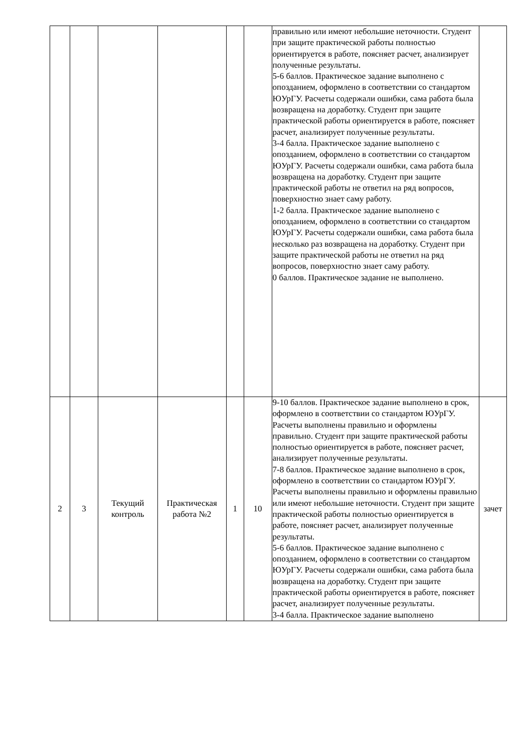| | | | | | | правильно или имеют небольшие неточности. Студент при защите практической работы полностью ориентируется в работе, поясняет расчет, анализирует полученные результаты. 5-6 баллов. Практическое задание выполнено с опозданием, оформлено в соответствии со стандартом ЮУрГУ. Расчеты содержали ошибки, сама работа была возвращена на доработку. Студент при защите практической работы ориентируется в работе, поясняет расчет, анализирует полученные результаты. 3-4 балла. Практическое задание выполнено с опозданием, оформлено в соответствии со стандартом ЮУрГУ. Расчеты содержали ошибки, сама работа была возвращена на доработку. Студент при защите практической работы не ответил на ряд вопросов, поверхностно знает саму работу. 1-2 балла. Практическое задание выполнено с опозданием, оформлено в соответствии со стандартом ЮУрГУ. Расчеты содержали ошибки, сама работа была несколько раз возвращена на доработку. Студент при защите практической работы не ответил на ряд вопросов, поверхностно знает саму работу. 0 баллов. Практическое задание не выполнено. | |
| 2 | 3 | Текущий контроль | Практическая работа №2 | 1 | 10 | 9-10 баллов. Практическое задание выполнено в срок, оформлено в соответствии со стандартом ЮУрГУ. Расчеты выполнены правильно и оформлены правильно. Студент при защите практической работы полностью ориентируется в работе, поясняет расчет, анализирует полученные результаты. 7-8 баллов. Практическое задание выполнено в срок, оформлено в соответствии со стандартом ЮУрГУ. Расчеты выполнены правильно и оформлены правильно или имеют небольшие неточности. Студент при защите практической работы полностью ориентируется в работе, поясняет расчет, анализирует полученные результаты. 5-6 баллов. Практическое задание выполнено с опозданием, оформлено в соответствии со стандартом ЮУрГУ. Расчеты содержали ошибки, сама работа была возвращена на доработку. Студент при защите практической работы ориентируется в работе, поясняет расчет, анализирует полученные результаты. 3-4 балла. Практическое задание выполнено | зачет |